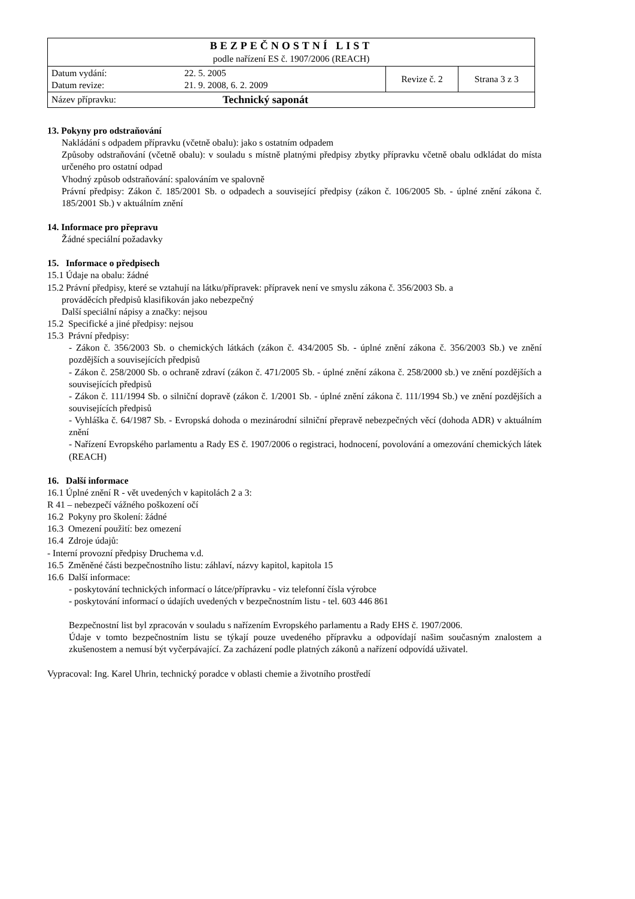| BEZPEČNOSTNÍ LIST podle nařízení ES č. 1907/2006 (REACH) | | | |
| Datum vydání: Datum revize: | 22. 5. 2005 21. 9. 2008, 6. 2. 2009 | Revize č. 2 | Strana 3 z 3 |
| Název přípravku: | Technický saponát | | |
13. Pokyny pro odstraňování
Nakládání s odpadem přípravku (včetně obalu): jako s ostatním odpadem
Způsoby odstraňování (včetně obalu): v souladu s místně platnými předpisy zbytky přípravku včetně obalu odkládat do místa určeného pro ostatní odpad
Vhodný způsob odstraňování: spalováním ve spalovně
Právní předpisy: Zákon č. 185/2001 Sb. o odpadech a související předpisy (zákon č. 106/2005 Sb. - úplné znění zákona č. 185/2001 Sb.) v aktuálním znění
14. Informace pro přepravu
Žádné speciální požadavky
15. Informace o předpisech
15.1 Údaje na obalu: žádné
15.2 Právní předpisy, které se vztahují na látku/přípravek: přípravek není ve smyslu zákona č. 356/2003 Sb. a
prováděcích předpisů klasifikován jako nebezpečný
Další speciální nápisy a značky: nejsou
15.2 Specifické a jiné předpisy: nejsou
15.3 Právní předpisy:
- Zákon č. 356/2003 Sb. o chemických látkách (zákon č. 434/2005 Sb. - úplné znění zákona č. 356/2003 Sb.) ve znění pozdějších a souvisejících předpisů
- Zákon č. 258/2000 Sb. o ochraně zdraví (zákon č. 471/2005 Sb. - úplné znění zákona č. 258/2000 sb.) ve znění pozdějších a souvisejících předpisů
- Zákon č. 111/1994 Sb. o silniční dopravě (zákon č. 1/2001 Sb. - úplné znění zákona č. 111/1994 Sb.) ve znění pozdějších a souvisejících předpisů
- Vyhláška č. 64/1987 Sb. - Evropská dohoda o mezinárodní silniční přepravě nebezpečných věcí (dohoda ADR) v aktuálním znění
- Nařízení Evropského parlamentu a Rady ES č. 1907/2006 o registraci, hodnocení, povolování a omezování chemických látek (REACH)
16. Další informace
16.1 Úplné znění R - vět uvedených v kapitolách 2 a 3:
R 41 – nebezpečí vážného poškození očí
16.2 Pokyny pro školení: žádné
16.3 Omezení použití: bez omezení
16.4 Zdroje údajů:
- Interní provozní předpisy Druchema v.d.
16.5 Změněné části bezpečnostního listu: záhlaví, názvy kapitol, kapitola 15
16.6 Další informace:
- poskytování technických informací o látce/přípravku - viz telefonní čísla výrobce
- poskytování informací o údajích uvedených v bezpečnostním listu - tel. 603 446 861
Bezpečnostní list byl zpracován v souladu s nařízením Evropského parlamentu a Rady EHS č. 1907/2006.
Údaje v tomto bezpečnostním listu se týkají pouze uvedeného přípravku a odpovídají našim současným znalostem a zkušenostem a nemusí být vyčerpávající. Za zacházení podle platných zákonů a nařízení odpovídá uživatel.
Vypracoval: Ing. Karel Uhrin, technický poradce v oblasti chemie a životního prostředí